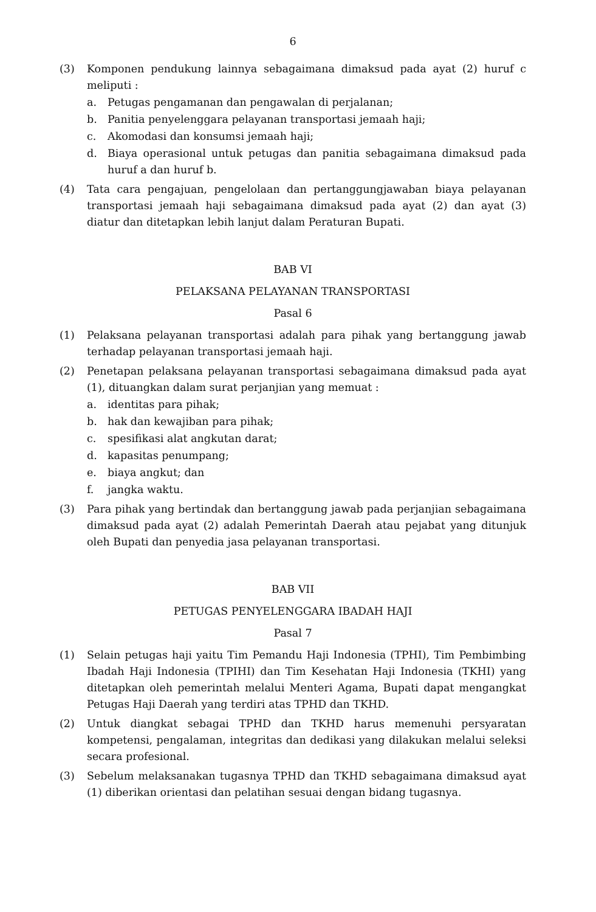6
(3) Komponen pendukung lainnya sebagaimana dimaksud pada ayat (2) huruf c meliputi :
a. Petugas pengamanan dan pengawalan di perjalanan;
b. Panitia penyelenggara pelayanan transportasi jemaah haji;
c. Akomodasi dan konsumsi jemaah haji;
d. Biaya operasional untuk petugas dan panitia sebagaimana dimaksud pada huruf a dan huruf b.
(4) Tata cara pengajuan, pengelolaan dan pertanggungjawaban biaya pelayanan transportasi jemaah haji sebagaimana dimaksud pada ayat (2) dan ayat (3) diatur dan ditetapkan lebih lanjut dalam Peraturan Bupati.
BAB VI
PELAKSANA PELAYANAN TRANSPORTASI
Pasal 6
(1) Pelaksana pelayanan transportasi adalah para pihak yang bertanggung jawab terhadap pelayanan transportasi jemaah haji.
(2) Penetapan pelaksana pelayanan transportasi sebagaimana dimaksud pada ayat (1), dituangkan dalam surat perjanjian yang memuat :
a. identitas para pihak;
b. hak dan kewajiban para pihak;
c. spesifikasi alat angkutan darat;
d. kapasitas penumpang;
e. biaya angkut; dan
f. jangka waktu.
(3) Para pihak yang bertindak dan bertanggung jawab pada perjanjian sebagaimana dimaksud pada ayat (2) adalah Pemerintah Daerah atau pejabat yang ditunjuk oleh Bupati dan penyedia jasa pelayanan transportasi.
BAB VII
PETUGAS PENYELENGGARA IBADAH HAJI
Pasal 7
(1) Selain petugas haji yaitu Tim Pemandu Haji Indonesia (TPHI), Tim Pembimbing Ibadah Haji Indonesia (TPIHI) dan Tim Kesehatan Haji Indonesia (TKHI) yang ditetapkan oleh pemerintah melalui Menteri Agama, Bupati dapat mengangkat Petugas Haji Daerah yang terdiri atas TPHD dan TKHD.
(2) Untuk diangkat sebagai TPHD dan TKHD harus memenuhi persyaratan kompetensi, pengalaman, integritas dan dedikasi yang dilakukan melalui seleksi secara profesional.
(3) Sebelum melaksanakan tugasnya TPHD dan TKHD sebagaimana dimaksud ayat (1) diberikan orientasi dan pelatihan sesuai dengan bidang tugasnya.